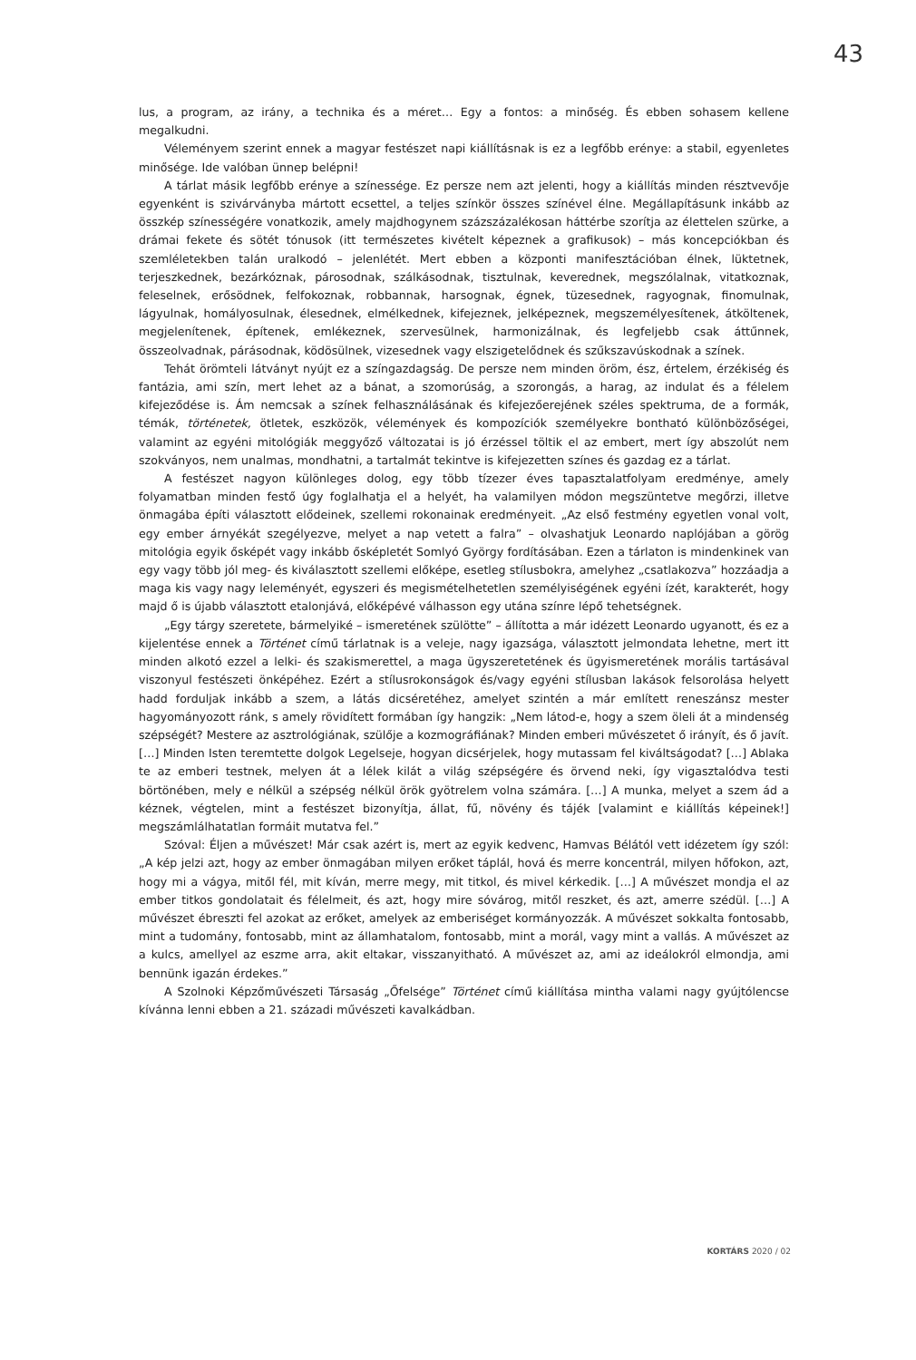43
lus, a program, az irány, a technika és a méret… Egy a fontos: a minőség. És ebben sohasem kellene megalkudni.
Véleményem szerint ennek a magyar festészet napi kiállításnak is ez a legfőbb erénye: a stabil, egyenletes minősége. Ide valóban ünnep belépni!
A tárlat másik legfőbb erénye a színessége. Ez persze nem azt jelenti, hogy a kiállítás minden résztvevője egyenként is szivárványba mártott ecsettel, a teljes színkör összes színével élne. Megállapításunk inkább az összkép színességére vonatkozik, amely majdhogynem százszázalékosan háttérbe szorítja az élettelen szürke, a drámai fekete és sötét tónusok (itt természetes kivételt képeznek a grafikusok) – más koncepciókban és szemléletekben talán uralkodó – jelenlétét. Mert ebben a központi manifesztációban élnek, lüktetnek, terjeszkednek, bezárkóznak, párosodnak, szálkásodnak, tisztulnak, keverednek, megszólalnak, vitatkoznak, feleselnek, erősödnek, felfokoznak, robbannak, harsognak, égnek, tüzesednek, ragyognak, finomulnak, lágyulnak, homályosulnak, élesednek, elmélkednek, kifejeznek, jelképeznek, megszemélyesítenek, átköltenek, megjelenítenek, építenek, emlékeznek, szervesülnek, harmonizálnak, és legfeljebb csak áttűnnek, összeolvadnak, párásodnak, ködösülnek, vizesednek vagy elszigetelődnek és szűkszavúskodnak a színek.
Tehát örömteli látványt nyújt ez a színgazdagság. De persze nem minden öröm, ész, értelem, érzékiség és fantázia, ami szín, mert lehet az a bánat, a szomorúság, a szorongás, a harag, az indulat és a félelem kifejeződése is. Ám nemcsak a színek felhasználásának és kifejezőerejének széles spektruma, de a formák, témák, történetek, ötletek, eszközök, vélemények és kompozíciók személyekre bontható különbözőségei, valamint az egyéni mitológiák meggyőző változatai is jó érzéssel töltik el az embert, mert így abszolút nem szokványos, nem unalmas, mondhatni, a tartalmát tekintve is kifejezetten színes és gazdag ez a tárlat.
A festészet nagyon különleges dolog, egy több tízezer éves tapasztalatfolyam eredménye, amely folyamatban minden festő úgy foglalhatja el a helyét, ha valamilyen módon megszüntetve megőrzi, illetve önmagába építi választott elődeinek, szellemi rokonainak eredményeit. „Az első festmény egyetlen vonal volt, egy ember árnyékát szegélyezve, melyet a nap vetett a falra” – olvashatjuk Leonardo naplójában a görög mitológia egyik ősképét vagy inkább ősképletét Somlyó György fordításában. Ezen a tárlaton is mindenkinek van egy vagy több jól meg- és kiválasztott szellemi előképe, esetleg stílusbokra, amelyhez „csatlakozva” hozzáadja a maga kis vagy nagy leleményét, egyszeri és megismételhetetlen személyiségének egyéni ízét, karakterét, hogy majd ő is újabb választott etalonjává, előképévé válhasson egy utána színre lépő tehetségnek.
„Egy tárgy szeretete, bármelyiké – ismeretének szülötte” – állította a már idézett Leonardo ugyanott, és ez a kijelentése ennek a Történet című tárlatnak is a veleje, nagy igazsága, választott jelmondata lehetne, mert itt minden alkotó ezzel a lelki- és szakismerettel, a maga ügyszeretetének és ügyismeretének morális tartásával viszonyul festészeti önképéhez. Ezért a stílusrokonságok és/vagy egyéni stílusban lakások felsorolása helyett hadd forduljak inkább a szem, a látás dicséretéhez, amelyet szintén a már említett reneszánsz mester hagyományozott ránk, s amely rövidített formában így hangzik: „Nem látod-e, hogy a szem öleli át a mindenség szépségét? Mestere az asztrológiának, szülője a kozmográfiának? Minden emberi művészetet ő irányít, és ő javít. […] Minden Isten teremtette dolgok Legelseje, hogyan dicsérjelek, hogy mutassam fel kiváltságodat? […] Ablaka te az emberi testnek, melyen át a lélek kilát a világ szépségére és örvend neki, így vigasztalódva testi börtönében, mely e nélkül a szépség nélkül örök gyötrelem volna számára. […] A munka, melyet a szem ád a kéznek, végtelen, mint a festészet bizonyítja, állat, fű, növény és tájék [valamint e kiállítás képeinek!] megszámlálhatatlan formáit mutatva fel.”
Szóval: Éljen a művészet! Már csak azért is, mert az egyik kedvenc, Hamvas Bélától vett idézetem így szól: „A kép jelzi azt, hogy az ember önmagában milyen erőket táplál, hová és merre koncentrál, milyen hőfokon, azt, hogy mi a vágya, mitől fél, mit kíván, merre megy, mit titkol, és mivel kérkedik. […] A művészet mondja el az ember titkos gondolatait és félelmeit, és azt, hogy mire sóvárog, mitől reszket, és azt, amerre szédül. […] A művészet ébreszti fel azokat az erőket, amelyek az emberiséget kormányozzák. A művészet sokkalta fontosabb, mint a tudomány, fontosabb, mint az államhatalom, fontosabb, mint a morál, vagy mint a vallás. A művészet az a kulcs, amellyel az eszme arra, akit eltakar, visszanyitható. A művészet az, ami az ideálokról elmondja, ami bennünk igazán érdekes.”
A Szolnoki Képzőművészeti Társaság „Őfelsége” Történet című kiállítása mintha valami nagy gyújtólencse kívánna lenni ebben a 21. századi művészeti kavalkádban.
KORTÁRS 2020 / 02